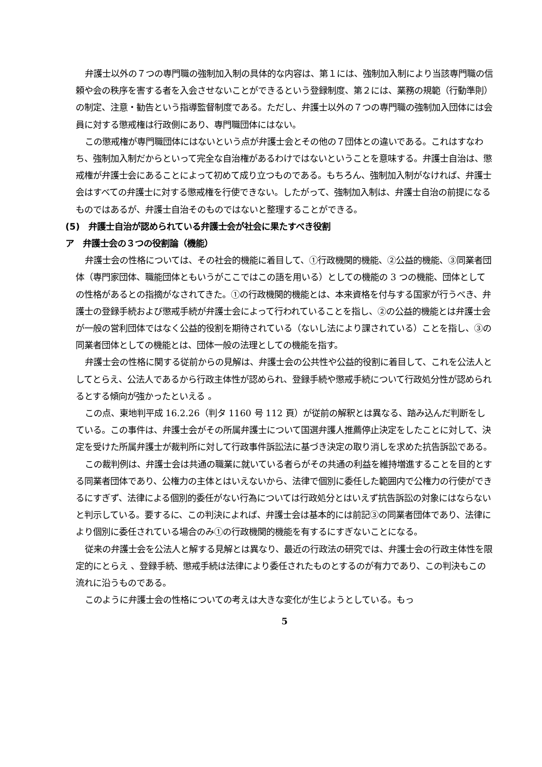弁護士以外の７つの専門職の強制加入制の具体的な内容は、第１には、強制加入制により当該専門職の信頼や会の秩序を害する者を入会させないことができるという登録制度、第２には、業務の規範（行動準則）の制定、注意・勧告という指導監督制度である。ただし、弁護士以外の７つの専門職の強制加入団体には会員に対する懲戒権は行政側にあり、専門職団体にはない。
この懲戒権が専門職団体にはないという点が弁護士会とその他の７団体との違いである。これはすなわち、強制加入制だからといって完全な自治権があるわけではないということを意味する。弁護士自治は、懲戒権が弁護士会にあることによって初めて成り立つものである。もちろん、強制加入制がなければ、弁護士会はすべての弁護士に対する懲戒権を行使できない。したがって、強制加入制は、弁護士自治の前提になるものではあるが、弁護士自治そのものではないと整理することができる。
(5)　弁護士自治が認められている弁護士会が社会に果たすべき役割
ア　弁護士会の３つの役割論（機能）
弁護士会の性格については、その社会的機能に着目して、①行政機関的機能、②公益的機能、③同業者団体（専門家団体、職能団体ともいうがここではこの語を用いる）としての機能の 3 つの機能、団体としての性格があるとの指摘がなされてきた。①の行政機関的機能とは、本来資格を付与する国家が行うべき、弁護士の登録手続および懲戒手続が弁護士会によって行われていることを指し、②の公益的機能とは弁護士会が一般の営利団体ではなく公益的役割を期待されている（ないし法により課されている）ことを指し、③の同業者団体としての機能とは、団体一般の法理としての機能を指す。
弁護士会の性格に関する従前からの見解は、弁護士会の公共性や公益的役割に着目して、これを公法人としてとらえ、公法人であるから行政主体性が認められ、登録手続や懲戒手続について行政処分性が認められるとする傾向が強かったといえる 。
この点、東地判平成 16.2.26（判タ 1160 号 112 頁）が従前の解釈とは異なる、踏み込んだ判断をしている。この事件は、弁護士会がその所属弁護士について国選弁護人推薦停止決定をしたことに対して、決定を受けた所属弁護士が裁判所に対して行政事件訴訟法に基づき決定の取り消しを求めた抗告訴訟である。
この裁判例は、弁護士会は共通の職業に就いている者らがその共通の利益を維持増進することを目的とする同業者団体であり、公権力の主体とはいえないから、法律で個別に委任した範囲内で公権力の行使ができるにすぎず、法律による個別的委任がない行為については行政処分とはいえず抗告訴訟の対象にはならないと判示している。要するに、この判決によれば、弁護士会は基本的には前記③の同業者団体であり、法律により個別に委任されている場合のみ①の行政機関的機能を有するにすぎないことになる。
従来の弁護士会を公法人と解する見解とは異なり、最近の行政法の研究では、弁護士会の行政主体性を限定的にとらえ 、登録手続、懲戒手続は法律により委任されたものとするのが有力であり、この判決もこの流れに沿うものである。
このように弁護士会の性格についての考えは大きな変化が生じようとしている。もっ
5